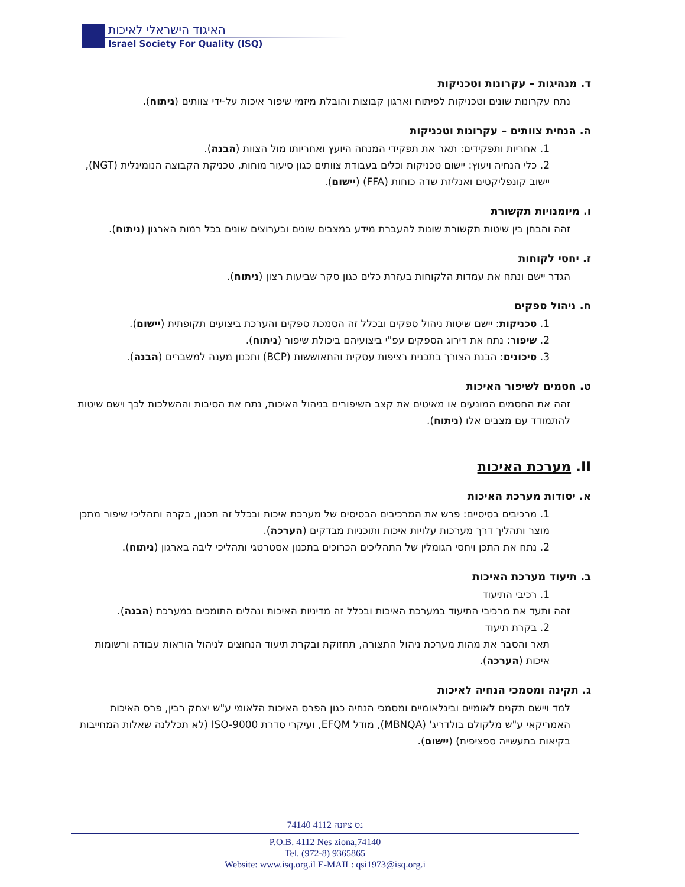האיגוד הישראלי לאיכות
Israel Society For Quality (ISQ)
ד. מנהיגות – עקרונות וטכניקות
נתח עקרונות שונים וטכניקות לפיתוח וארגון קבוצות והובלת מיזמי שיפור איכות על-ידי צוותים (ניתוח).
ה. הנחית צוותים – עקרונות וטכניקות
1. אחריות ותפקידים: תאר את תפקידי המנחה היועץ ואחריותו מול הצוות (הבנה).
2. כלי הנחיה ויעוץ: יישום טכניקות וכלים בעבודת צוותים כגון סיעור מוחות, טכניקת הקבוצה הנומינלית (NGT), יישוב קונפליקטים ואנליזת שדה כוחות (FFA) (יישום).
ו. מיומנויות תקשורת
זהה והבחן בין שיטות תקשורת שונות להעברת מידע במצבים שונים ובערוצים שונים בכל רמות הארגון (ניתוח).
ז. יחסי לקוחות
הגדר יישם ונתח את עמדות הלקוחות בעזרת כלים כגון סקר שביעות רצון (ניתוח).
ח. ניהול ספקים
1. טכניקות: יישם שיטות ניהול ספקים ובכלל זה הסמכת ספקים והערכת ביצועים תקופתית (יישום).
2. שיפור: נתח את דירוג הספקים עפ"י ביצועיהם ביכולת שיפור (ניתוח).
3. סיכונים: הבנת הצורך בתכנית רציפות עסקית והתאוששות (BCP) ותכנון מענה למשברים (הבנה).
ט. חסמים לשיפור האיכות
זהה את החסמים המונעים או מאיטים את קצב השיפורים בניהול האיכות, נתח את הסיבות וההשלכות לכך וישם שיטות להתמודד עם מצבים אלו (ניתוח).
II. מערכת האיכות
א. יסודות מערכת האיכות
1. מרכיבים בסיסיים: פרש את המרכיבים הבסיסים של מערכת איכות ובכלל זה תכנון, בקרה ותהליכי שיפור מתכן מוצר ותהליך דרך מערכות עלויות איכות ותוכניות מבדקים (הערכה).
2. נתח את התכן ויחסי הגומלין של התהליכים הכרוכים בתכנון אסטרטגי ותהליכי ליבה בארגון (ניתוח).
ב. תיעוד מערכת האיכות
1. רכיבי התיעוד
זהה ותעד את מרכיבי התיעוד במערכת האיכות ובכלל זה מדיניות האיכות ונהלים התומכים במערכת (הבנה).
2. בקרת תיעוד
תאר והסבר את מהות מערכת ניהול התצורה, תחזוקת ובקרת תיעוד הנחוצים לניהול הוראות עבודה ורשומות איכות (הערכה).
ג. תקינה ומסמכי הנחיה לאיכות
למד ויישם תקנים לאומיים ובינלאומיים ומסמכי הנחיה כגון הפרס האיכות הלאומי ע"ש יצחק רבין, פרס האיכות האמריקאי ע"ש מלקולם בולדריג' (MBNQA), מודל EFQM, ועיקרי סדרת ISO-9000 (לא תכללנה שאלות המחייבות בקיאות בתעשייה ספציפית) (יישום).
74140 נס ציונה 4112
P.O.B. 4112 Nes ziona,74140
Tel. (972-8) 9365865
Website: www.isq.org.il E-MAIL: qsi1973@isq.org.i